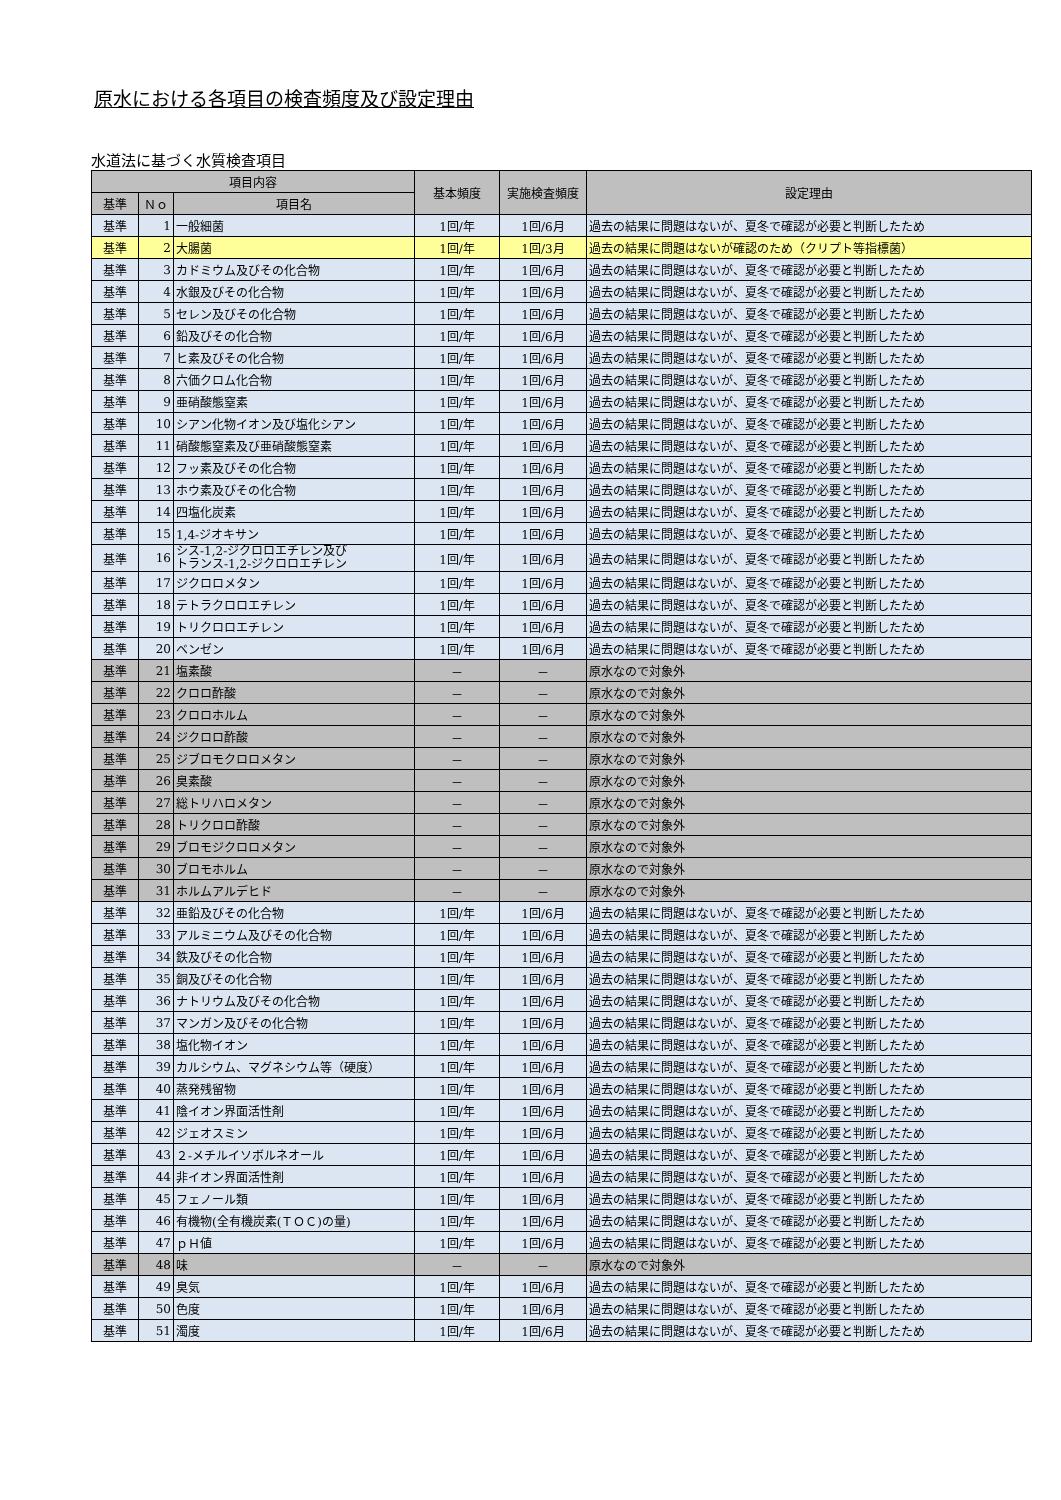原水における各項目の検査頻度及び設定理由
水道法に基づく水質検査項目
| 項目内容 | | | 基本頻度 | 実施検査頻度 | 設定理由 |
| --- | --- | --- | --- | --- | --- |
| 基準 | Ｎｏ | 項目名 | | | |
| 基準 | 1 | 一般細菌 | 1回/年 | 1回/6月 | 過去の結果に問題はないが、夏冬で確認が必要と判断したため |
| 基準 | 2 | 大腸菌 | 1回/年 | 1回/3月 | 過去の結果に問題はないが確認のため（クリプト等指標菌） |
| 基準 | 3 | カドミウム及びその化合物 | 1回/年 | 1回/6月 | 過去の結果に問題はないが、夏冬で確認が必要と判断したため |
| 基準 | 4 | 水銀及びその化合物 | 1回/年 | 1回/6月 | 過去の結果に問題はないが、夏冬で確認が必要と判断したため |
| 基準 | 5 | セレン及びその化合物 | 1回/年 | 1回/6月 | 過去の結果に問題はないが、夏冬で確認が必要と判断したため |
| 基準 | 6 | 鉛及びその化合物 | 1回/年 | 1回/6月 | 過去の結果に問題はないが、夏冬で確認が必要と判断したため |
| 基準 | 7 | ヒ素及びその化合物 | 1回/年 | 1回/6月 | 過去の結果に問題はないが、夏冬で確認が必要と判断したため |
| 基準 | 8 | 六価クロム化合物 | 1回/年 | 1回/6月 | 過去の結果に問題はないが、夏冬で確認が必要と判断したため |
| 基準 | 9 | 亜硝酸態窒素 | 1回/年 | 1回/6月 | 過去の結果に問題はないが、夏冬で確認が必要と判断したため |
| 基準 | 10 | シアン化物イオン及び塩化シアン | 1回/年 | 1回/6月 | 過去の結果に問題はないが、夏冬で確認が必要と判断したため |
| 基準 | 11 | 硝酸態窒素及び亜硝酸態窒素 | 1回/年 | 1回/6月 | 過去の結果に問題はないが、夏冬で確認が必要と判断したため |
| 基準 | 12 | フッ素及びその化合物 | 1回/年 | 1回/6月 | 過去の結果に問題はないが、夏冬で確認が必要と判断したため |
| 基準 | 13 | ホウ素及びその化合物 | 1回/年 | 1回/6月 | 過去の結果に問題はないが、夏冬で確認が必要と判断したため |
| 基準 | 14 | 四塩化炭素 | 1回/年 | 1回/6月 | 過去の結果に問題はないが、夏冬で確認が必要と判断したため |
| 基準 | 15 | 1,4-ジオキサン | 1回/年 | 1回/6月 | 過去の結果に問題はないが、夏冬で確認が必要と判断したため |
| 基準 | 16 | シス-1,2-ジクロロエチレン及び トランス-1,2-ジクロロエチレン | 1回/年 | 1回/6月 | 過去の結果に問題はないが、夏冬で確認が必要と判断したため |
| 基準 | 17 | ジクロロメタン | 1回/年 | 1回/6月 | 過去の結果に問題はないが、夏冬で確認が必要と判断したため |
| 基準 | 18 | テトラクロロエチレン | 1回/年 | 1回/6月 | 過去の結果に問題はないが、夏冬で確認が必要と判断したため |
| 基準 | 19 | トリクロロエチレン | 1回/年 | 1回/6月 | 過去の結果に問題はないが、夏冬で確認が必要と判断したため |
| 基準 | 20 | ベンゼン | 1回/年 | 1回/6月 | 過去の結果に問題はないが、夏冬で確認が必要と判断したため |
| 基準 | 21 | 塩素酸 | － | － | 原水なので対象外 |
| 基準 | 22 | クロロ酢酸 | － | － | 原水なので対象外 |
| 基準 | 23 | クロロホルム | － | － | 原水なので対象外 |
| 基準 | 24 | ジクロロ酢酸 | － | － | 原水なので対象外 |
| 基準 | 25 | ジブロモクロロメタン | － | － | 原水なので対象外 |
| 基準 | 26 | 臭素酸 | － | － | 原水なので対象外 |
| 基準 | 27 | 総トリハロメタン | － | － | 原水なので対象外 |
| 基準 | 28 | トリクロロ酢酸 | － | － | 原水なので対象外 |
| 基準 | 29 | ブロモジクロロメタン | － | － | 原水なので対象外 |
| 基準 | 30 | ブロモホルム | － | － | 原水なので対象外 |
| 基準 | 31 | ホルムアルデヒド | － | － | 原水なので対象外 |
| 基準 | 32 | 亜鉛及びその化合物 | 1回/年 | 1回/6月 | 過去の結果に問題はないが、夏冬で確認が必要と判断したため |
| 基準 | 33 | アルミニウム及びその化合物 | 1回/年 | 1回/6月 | 過去の結果に問題はないが、夏冬で確認が必要と判断したため |
| 基準 | 34 | 鉄及びその化合物 | 1回/年 | 1回/6月 | 過去の結果に問題はないが、夏冬で確認が必要と判断したため |
| 基準 | 35 | 銅及びその化合物 | 1回/年 | 1回/6月 | 過去の結果に問題はないが、夏冬で確認が必要と判断したため |
| 基準 | 36 | ナトリウム及びその化合物 | 1回/年 | 1回/6月 | 過去の結果に問題はないが、夏冬で確認が必要と判断したため |
| 基準 | 37 | マンガン及びその化合物 | 1回/年 | 1回/6月 | 過去の結果に問題はないが、夏冬で確認が必要と判断したため |
| 基準 | 38 | 塩化物イオン | 1回/年 | 1回/6月 | 過去の結果に問題はないが、夏冬で確認が必要と判断したため |
| 基準 | 39 | カルシウム、マグネシウム等（硬度） | 1回/年 | 1回/6月 | 過去の結果に問題はないが、夏冬で確認が必要と判断したため |
| 基準 | 40 | 蒸発残留物 | 1回/年 | 1回/6月 | 過去の結果に問題はないが、夏冬で確認が必要と判断したため |
| 基準 | 41 | 陰イオン界面活性剤 | 1回/年 | 1回/6月 | 過去の結果に問題はないが、夏冬で確認が必要と判断したため |
| 基準 | 42 | ジェオスミン | 1回/年 | 1回/6月 | 過去の結果に問題はないが、夏冬で確認が必要と判断したため |
| 基準 | 43 | ２-メチルイソボルネオール | 1回/年 | 1回/6月 | 過去の結果に問題はないが、夏冬で確認が必要と判断したため |
| 基準 | 44 | 非イオン界面活性剤 | 1回/年 | 1回/6月 | 過去の結果に問題はないが、夏冬で確認が必要と判断したため |
| 基準 | 45 | フェノール類 | 1回/年 | 1回/6月 | 過去の結果に問題はないが、夏冬で確認が必要と判断したため |
| 基準 | 46 | 有機物(全有機炭素(ＴＯＣ)の量) | 1回/年 | 1回/6月 | 過去の結果に問題はないが、夏冬で確認が必要と判断したため |
| 基準 | 47 | ｐＨ値 | 1回/年 | 1回/6月 | 過去の結果に問題はないが、夏冬で確認が必要と判断したため |
| 基準 | 48 | 味 | － | － | 原水なので対象外 |
| 基準 | 49 | 臭気 | 1回/年 | 1回/6月 | 過去の結果に問題はないが、夏冬で確認が必要と判断したため |
| 基準 | 50 | 色度 | 1回/年 | 1回/6月 | 過去の結果に問題はないが、夏冬で確認が必要と判断したため |
| 基準 | 51 | 濁度 | 1回/年 | 1回/6月 | 過去の結果に問題はないが、夏冬で確認が必要と判断したため |